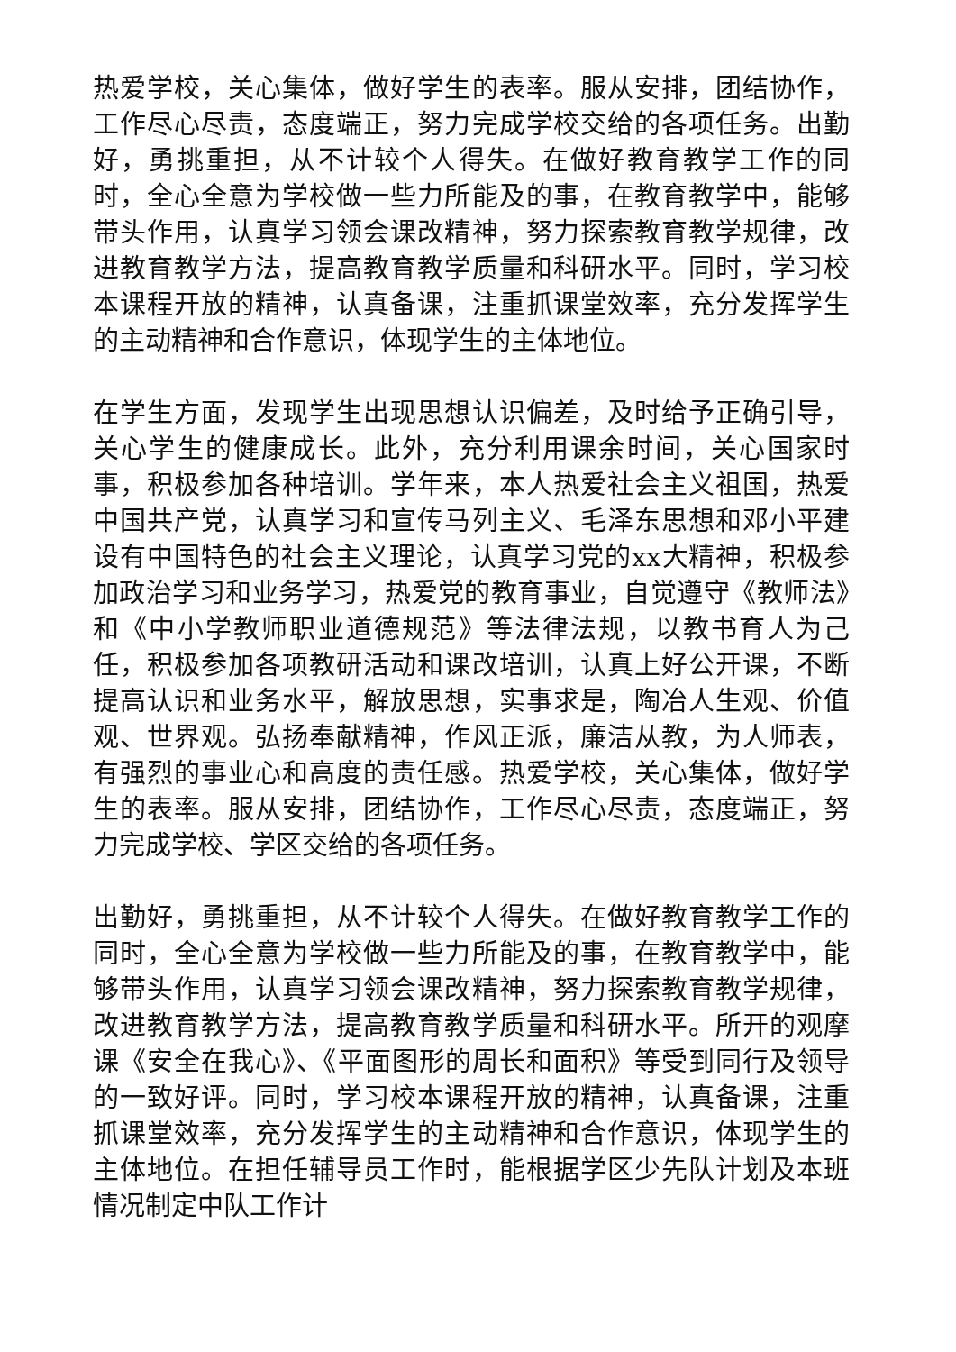热爱学校，关心集体，做好学生的表率。服从安排，团结协作，工作尽心尽责，态度端正，努力完成学校交给的各项任务。出勤好，勇挑重担，从不计较个人得失。在做好教育教学工作的同时，全心全意为学校做一些力所能及的事，在教育教学中，能够带头作用，认真学习领会课改精神，努力探索教育教学规律，改进教育教学方法，提高教育教学质量和科研水平。同时，学习校本课程开放的精神，认真备课，注重抓课堂效率，充分发挥学生的主动精神和合作意识，体现学生的主体地位。
在学生方面，发现学生出现思想认识偏差，及时给予正确引导，关心学生的健康成长。此外，充分利用课余时间，关心国家时事，积极参加各种培训。学年来，本人热爱社会主义祖国，热爱中国共产党，认真学习和宣传马列主义、毛泽东思想和邓小平建设有中国特色的社会主义理论，认真学习党的xx大精神，积极参加政治学习和业务学习，热爱党的教育事业，自觉遵守《教师法》和《中小学教师职业道德规范》等法律法规，以教书育人为己任，积极参加各项教研活动和课改培训，认真上好公开课，不断提高认识和业务水平，解放思想，实事求是，陶冶人生观、价值观、世界观。弘扬奉献精神，作风正派，廉洁从教，为人师表，有强烈的事业心和高度的责任感。热爱学校，关心集体，做好学生的表率。服从安排，团结协作，工作尽心尽责，态度端正，努力完成学校、学区交给的各项任务。
出勤好，勇挑重担，从不计较个人得失。在做好教育教学工作的同时，全心全意为学校做一些力所能及的事，在教育教学中，能够带头作用，认真学习领会课改精神，努力探索教育教学规律，改进教育教学方法，提高教育教学质量和科研水平。所开的观摩课《安全在我心》、《平面图形的周长和面积》等受到同行及领导的一致好评。同时，学习校本课程开放的精神，认真备课，注重抓课堂效率，充分发挥学生的主动精神和合作意识，体现学生的主体地位。在担任辅导员工作时，能根据学区少先队计划及本班情况制定中队工作计